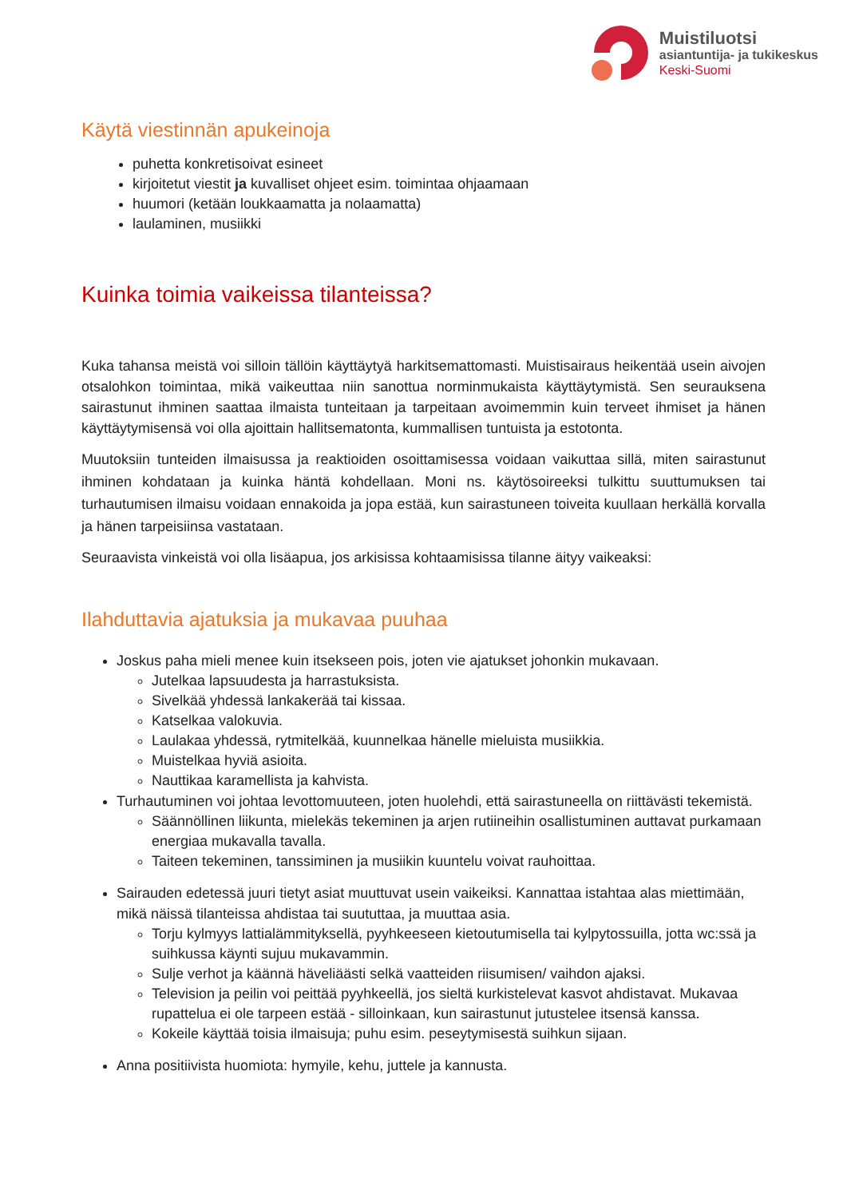Muistiluotsi
asiantuntija- ja tukikeskus
Keski-Suomi
Käytä viestinnän apukeinoja
puhetta konkretisoivat esineet
kirjoitetut viestit ja kuvalliset ohjeet esim. toimintaa ohjaamaan
huumori (ketään loukkaamatta ja nolaamatta)
laulaminen, musiikki
Kuinka toimia vaikeissa tilanteissa?
Kuka tahansa meistä voi silloin tällöin käyttäytyä harkitsemattomasti. Muistisairaus heikentää usein aivojen otsalohkon toimintaa, mikä vaikeuttaa niin sanottua norminmukaista käyttäytymistä. Sen seurauksena sairastunut ihminen saattaa ilmaista tunteitaan ja tarpeitaan avoimemmin kuin terveet ihmiset ja hänen käyttäytymisensä voi olla ajoittain hallitsematonta, kummallisen tuntuista ja estotonta.
Muutoksiin tunteiden ilmaisussa ja reaktioiden osoittamisessa voidaan vaikuttaa sillä, miten sairastunut ihminen kohdataan ja kuinka häntä kohdellaan. Moni ns. käytösoireeksi tulkittu suuttumuksen tai turhautumisen ilmaisu voidaan ennakoida ja jopa estää, kun sairastuneen toiveita kuullaan herkällä korvalla ja hänen tarpeisiinsa vastataan.
Seuraavista vinkeistä voi olla lisäapua, jos arkisissa kohtaamisissa tilanne äityy vaikeaksi:
Ilahduttavia ajatuksia ja mukavaa puuhaa
Joskus paha mieli menee kuin itsekseen pois, joten vie ajatukset johonkin mukavaan.
Jutelkaa lapsuudesta ja harrastuksista.
Sivelkää yhdessä lankakerää tai kissaa.
Katselkaa valokuvia.
Laulakaa yhdessä, rytmitelkää, kuunnelkaa hänelle mieluista musiikkia.
Muistelkaa hyviä asioita.
Nauttikaa karamellista ja kahvista.
Turhautuminen voi johtaa levottomuuteen, joten huolehdi, että sairastuneella on riittävästi tekemistä.
Säännöllinen liikunta, mielekäs tekeminen ja arjen rutiineihin osallistuminen auttavat purkamaan energiaa mukavalla tavalla.
Taiteen tekeminen, tanssiminen ja musiikin kuuntelu voivat rauhoittaa.
Sairauden edetessä juuri tietyt asiat muuttuvat usein vaikeiksi. Kannattaa istahtaa alas miettimään, mikä näissä tilanteissa ahdistaa tai suututtaa, ja muuttaa asia.
Torju kylmyys lattialämmityksellä, pyyhkeeseen kietoutumisella tai kylpytossuilla, jotta wc:ssä ja suihkussa käynti sujuu mukavammin.
Sulje verhot ja käännä häveliäästi selkä vaatteiden riisumisen/ vaihdon ajaksi.
Television ja peilin voi peittää pyyhkeellä, jos sieltä kurkistelevat kasvot ahdistavat. Mukavaa rupattelua ei ole tarpeen estää - silloinkaan, kun sairastunut jutustelee itsensä kanssa.
Kokeile käyttää toisia ilmaisuja; puhu esim. peseytymisestä suihkun sijaan.
Anna positiivista huomiota: hymyile, kehu, juttele ja kannusta.